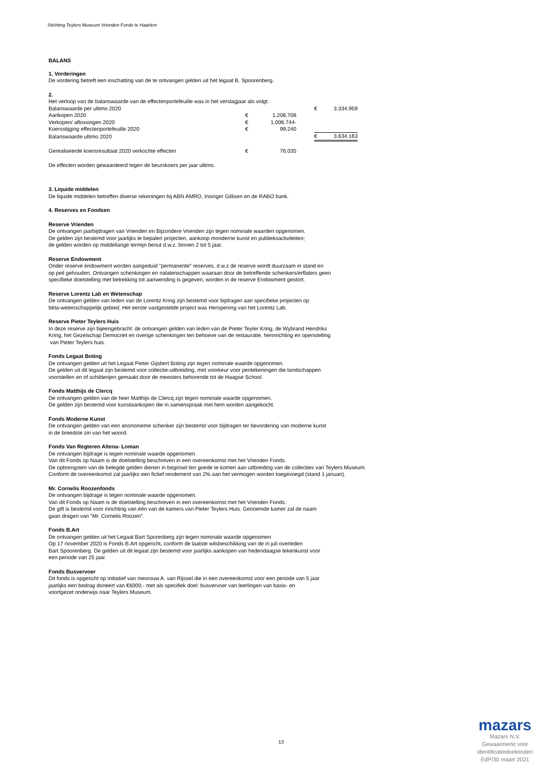Stichting Teylers Museum Vrienden Fonds te Haarlem
BALANS
1. Vorderingen
De vordering betreft een inschatting van de te ontvangen gelden uit het legaat B. Spoorenberg.
2.
Het verloop van de balanswaarde van de effectenportefeuille was in het verslagjaar als volgt:
| Balanswaarde per ultimo 2020 | | | | € | 3.334.959 |
| Aankopen 2020 | € | 1.206.708 | | | |
| Verkopen/ aflossingen 2020 | € | 1.006.744- | | | |
| Koersstijging effectenportefeuille 2020 | € | 99.240 | | | |
| Balanswaarde ultimo 2020 | | | | € | 3.634.163 |
| Gerealiseerde koersresultaat 2020 verkochte effecten | € | 76.035 | | | |
De effecten worden gewaardeerd tegen de beurskoers per jaar ultimo.
3. Liquide middelen
De liquide middelen betreffen diverse rekeningen bij ABN AMRO, Insinger Gillisen en de RABO bank.
4. Reserves en Fondsen
Reserve Vrienden
De ontvangen jaarbijdragen van Vrienden en Bijzondere Vrienden zijn tegen nominale waarden opgenomen.
De gelden zijn bestemd voor jaarlijks te bepalen projecten, aankoop monderne kunst en publieksactiviteiten;
de gelden worden op middellange termijn benut d.w.z. binnen 2 tot 5 jaar.
Reserve Endowment
Onder reserve endowment worden aangeduid "permanente" reserves, d.w.z de reserve wordt duurzaam in stand en
op peil gehouden. Ontvangen schenkingen en nalatenschappen waaraan door de betreffende schenkers/erflaters geen
specifieke doelstelling met betrekking tot aanwending is gegeven, worden in de reserve Endowment gestort.
Reserve Lorentz Lab en Wetenschap
De ontvangen gelden van leden van de Lorentz Kring zijn bestemd voor bijdragen aan specifieke projecten op
bèta-wetenschappelijk gebied. Het eerste vastgestelde project was Heropening van het Lorentz Lab.
Reserve Pieter Teylers Huis
In deze reserve zijn bijeengebracht: de ontvangen gelden van leden van de Pieter Teyler Kring, de Wybrand Hendriks
Kring, het Gezelschap Democriet en overige schenkingen ten behoeve van de restauratie, herinrichting en openstelling
van Pieter Teylers huis.
Fonds Legaat Boting
De ontvangen gelden uit het Legaat Pieter Gijsbert Boting zijn tegen nominale waarde opgenomen.
De gelden uit dit legaat zijn bestemd voor collectie-uitbreiding, met voorkeur voor pentekeningen die landschappen
voorstellen en of schilderijen gemaakt door de meesters behorende tot de Haagse School.
Fonds Matthijs de Clercq
De ontvangen gelden van de heer Matthijs de Clercq zijn tegen nominale waarde opgenomen.
De gelden zijn bestemd voor kunstaankopen die in samenspraak met hem worden aangekocht.
Fonds Moderne Kunst
De ontvangen gelden van een anononieme schenker zijn bestemd voor bijdragen ter bevordering van moderne kunst
in de breedste zin van het woord.
Fonds Van Regteren Altena- Loman
De ontvangen bijdrage is tegen nominale waarde opgenomen.
Van dit Fonds op Naam is de doelstelling beschreven in een overeenkomst met het Vrienden Fonds.
De opbrengsten van de belegde gelden dienen in beginsel ten goede te komen aan uitbreiding van de collecties van Teylers Museum.
Conform de overeenkomst zal jaarlijks een fictief rendement van 2% aan het vermogen worden toegevoegd (stand 1 januari).
Mr. Cornelis Roozenfonds
De ontvangen bijdrage is tegen nominale waarde opgenomen.
Van dit Fonds op Naam is de doelstelling beschreven in een overeenkomst met het Vrienden Fonds.
De gift is bestemd voor inrichting van één van de kamers van Pieter Teylers Huis. Genoemde kamer zal de naam
gaan dragen van "Mr. Cornelis Roozen".
Fonds B.Art
De ontvangen gelden uit het Legaat Bart Sporenberg zijn tegen nominale waarde opgenomen
Op 17 november 2020 is Fonds B.Art opgericht, conform de laatste wilsbeschikking van de in juli overleden
Bart Spoorenberg. De gelden uit dit legaat zijn bestemd voor jaarlijks aankopen van hedendaagse tekenkunst voor
een periode van 25 jaar.
Fonds Busvervoer
Dit fonds is opgericht op initiatief van mevrouw A. van Rijssel die in een overeenkomst voor een periode van 5 jaar
jaarlijks een bedrag doneert van €6000,- met als specifiek doel: busvervoer van leerlingen van basis- en
voortgezet onderwijs naar Teylers Museum.
13
mazars
Mazars N.V.
Gewaarmerkt voor
identificatiedoeleinden
EdP/30 maart 2021